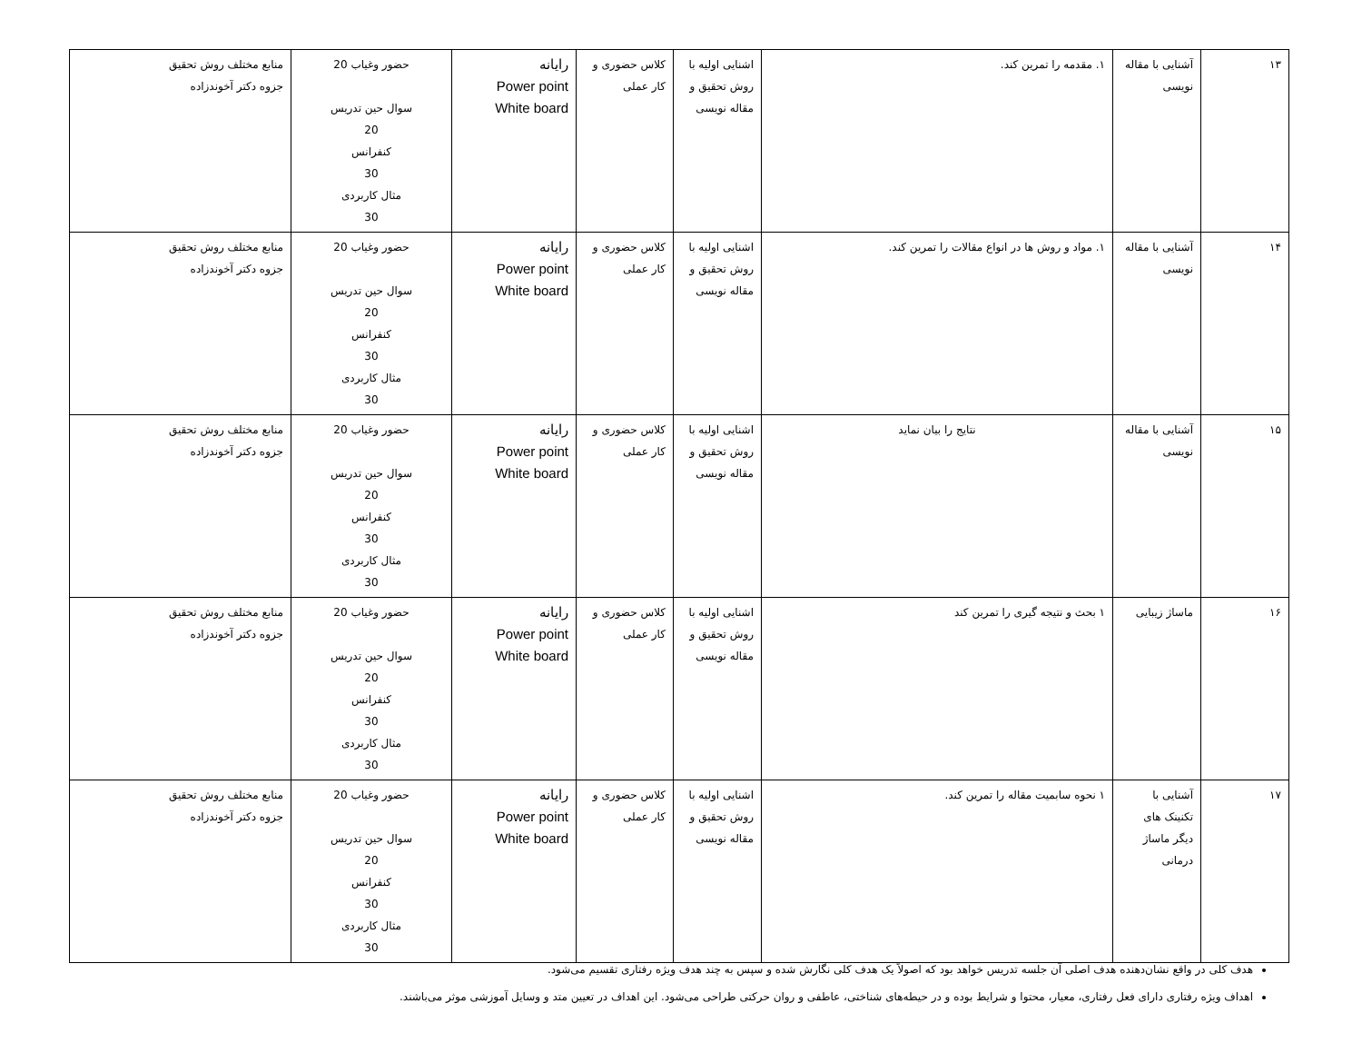| ۱۳ | آشنایی با مقاله نویسی | ۱. مقدمه را تمرین کند. | اشنایی اولیه با روش تحقیق و مقاله نویسی | کلاس حضوری و کار عملی | رایانه Power point White board | حضور وغیاب 20 سوال حین تدریس 20 کنفرانس 30 مثال کاربردی 30 | منابع مختلف روش تحقیق جزوه دکتر آخوندزاده |
| ۱۴ | آشنایی با مقاله نویسی | ۱. مواد و روش ها در انواع مقالات را تمرین کند. | اشنایی اولیه با روش تحقیق و مقاله نویسی | کلاس حضوری و کار عملی | رایانه Power point White board | حضور وغیاب 20 سوال حین تدریس 20 کنفرانس 30 مثال کاربردی 30 | منابع مختلف روش تحقیق جزوه دکتر آخوندزاده |
| ۱۵ | آشنایی با مقاله نویسی | نتایج را بیان نماید | اشنایی اولیه با روش تحقیق و مقاله نویسی | کلاس حضوری و کار عملی | رایانه Power point White board | حضور وغیاب 20 سوال حین تدریس 20 کنفرانس 30 مثال کاربردی 30 | منابع مختلف روش تحقیق جزوه دکتر آخوندزاده |
| ۱۶ | ماساژ زیبایی | ۱ بحث و نتیجه گیری را تمرین کند | اشنایی اولیه با روش تحقیق و مقاله نویسی | کلاس حضوری و کار عملی | رایانه Power point White board | حضور وغیاب 20 سوال حین تدریس 20 کنفرانس 30 مثال کاربردی 30 | منابع مختلف روش تحقیق جزوه دکتر آخوندزاده |
| ۱۷ | آشنایی با تکنینک های دیگر ماساژ درمانی | ۱ نحوه سابمیت مقاله را تمرین کند. | اشنایی اولیه با روش تحقیق و مقاله نویسی | کلاس حضوری و کار عملی | رایانه Power point White board | حضور وغیاب 20 سوال حین تدریس 20 کنفرانس 30 مثال کاربردی 30 | منابع مختلف روش تحقیق جزوه دکتر آخوندزاده |
هدف کلی در واقع نشان‌دهنده هدف اصلی آن جلسه تدریس خواهد بود که اصولاً یک هدف کلی نگارش شده و سپس به چند هدف ویژه رفتاری تقسیم می‌شود.
اهداف ویژه رفتاری دارای فعل رفتاری، معیار، محتوا و شرایط بوده و در حیطه‌های شناختی، عاطفی و روان حرکتی طراحی می‌شود. این اهداف در تعیین متد و وسایل آموزشی موثر می‌باشند.